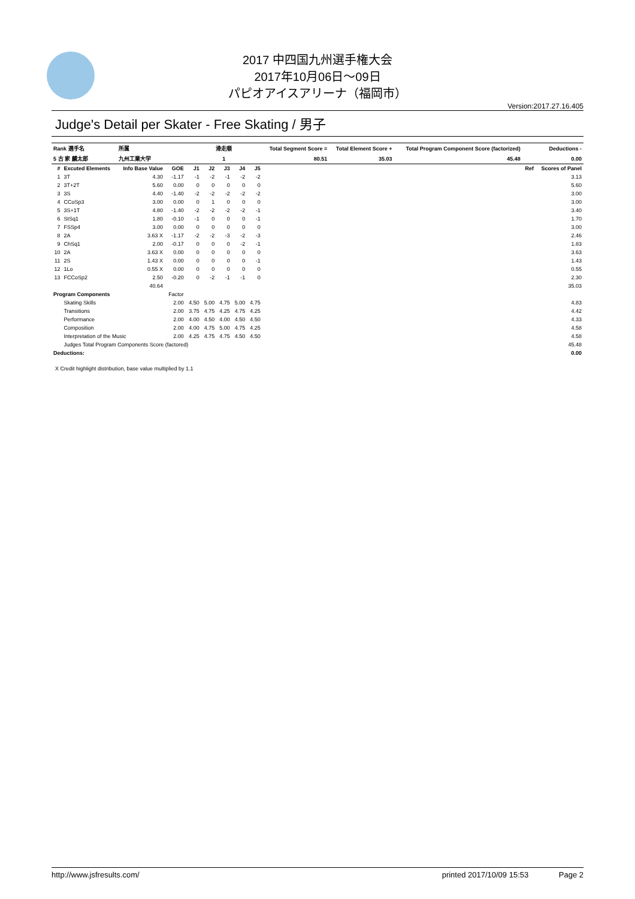2017 中四国九州選手権大会
2017年10月06日～09日
パピオアイスアリーナ（福岡市）
Version:2017.27.16.405
Judge's Detail per Skater - Free Skating / 男子
| Rank 選手名 | | 所属 | | 滑走順 | | | | | Total Segment Score = | Total Element Score + | Total Program Component Score (factorized) | Deductions - | |
| --- | --- | --- | --- | --- | --- | --- | --- | --- | --- | --- | --- | --- | --- |
| 5 古 家 麟太郎 | | 九州工業大学 | | 1 | | | | | 80.51 | 35.03 | 45.48 | 0.00 | |
| # | Excuted Elements | Info Base Value | GOE | J1 | J2 | J3 | J4 | J5 | | | | Ref | Scores of Panel |
| 1 | 3T | 4.30 | -1.17 | -1 | -2 | -1 | -2 | -2 | | | | | 3.13 |
| 2 | 3T+2T | 5.60 | 0.00 | 0 | 0 | 0 | 0 | 0 | | | | | 5.60 |
| 3 | 3S | 4.40 | -1.40 | -2 | -2 | -2 | -2 | -2 | | | | | 3.00 |
| 4 | CCoSp3 | 3.00 | 0.00 | 0 | 1 | 0 | 0 | 0 | | | | | 3.00 |
| 5 | 3S+1T | 4.80 | -1.40 | -2 | -2 | -2 | -2 | -1 | | | | | 3.40 |
| 6 | StSq1 | 1.80 | -0.10 | -1 | 0 | 0 | 0 | -1 | | | | | 1.70 |
| 7 | FSSp4 | 3.00 | 0.00 | 0 | 0 | 0 | 0 | 0 | | | | | 3.00 |
| 8 | 2A | 3.63 X | -1.17 | -2 | -2 | -3 | -2 | -3 | | | | | 2.46 |
| 9 | ChSq1 | 2.00 | -0.17 | 0 | 0 | 0 | -2 | -1 | | | | | 1.83 |
| 10 | 2A | 3.63 X | 0.00 | 0 | 0 | 0 | 0 | 0 | | | | | 3.63 |
| 11 | 2S | 1.43 X | 0.00 | 0 | 0 | 0 | 0 | -1 | | | | | 1.43 |
| 12 | 1Lo | 0.55 X | 0.00 | 0 | 0 | 0 | 0 | 0 | | | | | 0.55 |
| 13 | FCCoSp2 | 2.50 | -0.20 | 0 | -2 | -1 | -1 | 0 | | | | | 2.30 |
| | | 40.64 | | | | | | | | | | | 35.03 |
| Program Components | | | Factor | | | | | | | | | | |
| | Skating Skills | | 2.00 | 4.50 | 5.00 | 4.75 | 5.00 | 4.75 | | | | | 4.83 |
| | Transitions | | 2.00 | 3.75 | 4.75 | 4.25 | 4.75 | 4.25 | | | | | 4.42 |
| | Performance | | 2.00 | 4.00 | 4.50 | 4.00 | 4.50 | 4.50 | | | | | 4.33 |
| | Composition | | 2.00 | 4.00 | 4.75 | 5.00 | 4.75 | 4.25 | | | | | 4.58 |
| | Interpretation of the Music | | 2.00 | 4.25 | 4.75 | 4.75 | 4.50 | 4.50 | | | | | 4.58 |
| | Judges Total Program Components Score (factored) | | | | | | | | | | | | 45.48 |
| Deductions: | | | | | | | | | | | | | 0.00 |
X Credit highlight distribution, base value multiplied by 1.1
http://www.jsfresults.com/ printed 2017/10/09 15:53 Page 2